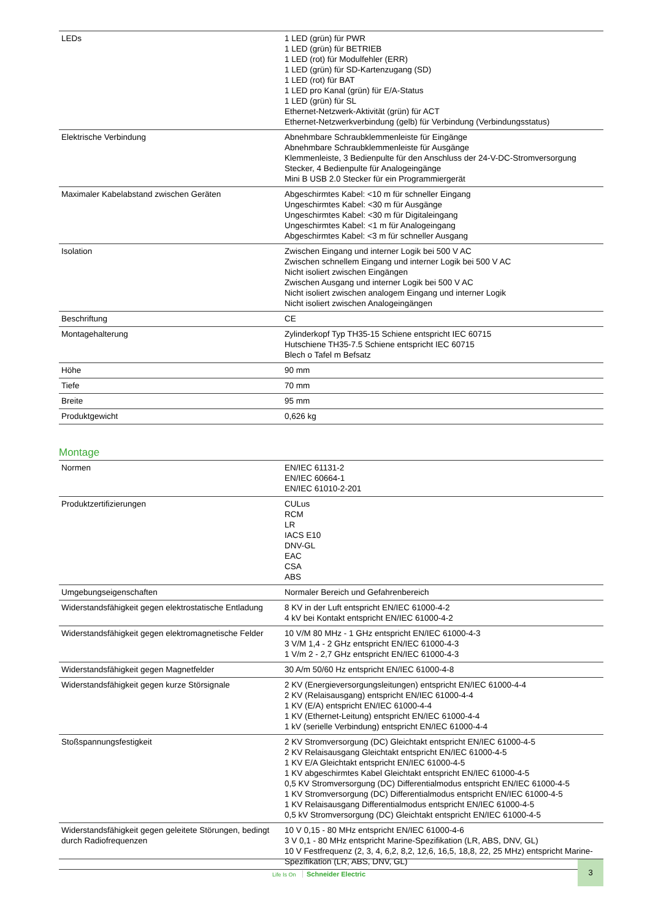| LEDs | 1 LED (grün) für PWR 1 LED (grün) für BETRIEB 1 LED (rot) für Modulfehler (ERR) 1 LED (grün) für SD-Kartenzugang (SD) 1 LED (rot) für BAT 1 LED pro Kanal (grün) für E/A-Status 1 LED (grün) für SL Ethernet-Netzwerk-Aktivität (grün) für ACT Ethernet-Netzwerkverbindung (gelb) für Verbindung (Verbindungsstatus) |
| Elektrische Verbindung | Abnehmbare Schraubklemmenleiste für Eingänge Abnehmbare Schraubklemmenleiste für Ausgänge Klemmenleiste, 3 Bedienpulte für den Anschluss der 24-V-DC-Stromversorgung Stecker, 4 Bedienpulte für Analogeingänge Mini B USB 2.0 Stecker für ein Programmiergerät |
| Maximaler Kabelabstand zwischen Geräten | Abgeschirmtes Kabel: <10 m für schneller Eingang Ungeschirmtes Kabel: <30 m für Ausgänge Ungeschirmtes Kabel: <30 m für Digitaleingang Ungeschirmtes Kabel: <1 m für Analogeingang Abgeschirmtes Kabel: <3 m für schneller Ausgang |
| Isolation | Zwischen Eingang und interner Logik bei 500 V AC Zwischen schnellem Eingang und interner Logik bei 500 V AC Nicht isoliert zwischen Eingängen Zwischen Ausgang und interner Logik bei 500 V AC Nicht isoliert zwischen analogem Eingang und interner Logik Nicht isoliert zwischen Analogeingängen |
| Beschriftung | CE |
| Montagehalterung | Zylinderkopf Typ TH35-15 Schiene entspricht IEC 60715 Hutschiene TH35-7.5 Schiene entspricht IEC 60715 Blech o Tafel m Befsatz |
| Höhe | 90 mm |
| Tiefe | 70 mm |
| Breite | 95 mm |
| Produktgewicht | 0,626 kg |
Montage
| Normen | EN/IEC 61131-2 EN/IEC 60664-1 EN/IEC 61010-2-201 |
| Produktzertifizierungen | CULus RCM LR IACS E10 DNV-GL EAC CSA ABS |
| Umgebungseigenschaften | Normaler Bereich und Gefahrenbereich |
| Widerstandsfähigkeit gegen elektrostatische Entladung | 8 KV in der Luft entspricht EN/IEC 61000-4-2 4 kV bei Kontakt entspricht EN/IEC 61000-4-2 |
| Widerstandsfähigkeit gegen elektromagnetische Felder | 10 V/M 80 MHz - 1 GHz entspricht EN/IEC 61000-4-3 3 V/M 1,4 - 2 GHz entspricht EN/IEC 61000-4-3 1 V/m 2 - 2,7 GHz entspricht EN/IEC 61000-4-3 |
| Widerstandsfähigkeit gegen Magnetfelder | 30 A/m 50/60 Hz entspricht EN/IEC 61000-4-8 |
| Widerstandsfähigkeit gegen kurze Störsignale | 2 KV (Energieversorgungsleitungen) entspricht EN/IEC 61000-4-4 2 KV (Relaisausgang) entspricht EN/IEC 61000-4-4 1 KV (E/A) entspricht EN/IEC 61000-4-4 1 KV (Ethernet-Leitung) entspricht EN/IEC 61000-4-4 1 kV (serielle Verbindung) entspricht EN/IEC 61000-4-4 |
| Stoßspannungsfestigkeit | 2 KV Stromversorgung (DC) Gleichtakt entspricht EN/IEC 61000-4-5 2 KV Relaisausgang Gleichtakt entspricht EN/IEC 61000-4-5 1 KV E/A Gleichtakt entspricht EN/IEC 61000-4-5 1 KV abgeschirmtes Kabel Gleichtakt entspricht EN/IEC 61000-4-5 0,5 KV Stromversorgung (DC) Differentialmodus entspricht EN/IEC 61000-4-5 1 KV Stromversorgung (DC) Differentialmodus entspricht EN/IEC 61000-4-5 1 KV Relaisausgang Differentialmodus entspricht EN/IEC 61000-4-5 0,5 kV Stromversorgung (DC) Gleichtakt entspricht EN/IEC 61000-4-5 |
| Widerstandsfähigkeit gegen geleitete Störungen, bedingt durch Radiofrequenzen | 10 V 0,15 - 80 MHz entspricht EN/IEC 61000-4-6 3 V 0,1 - 80 MHz entspricht Marine-Spezifikation (LR, ABS, DNV, GL) 10 V Festfrequenz (2, 3, 4, 6,2, 8,2, 12,6, 16,5, 18,8, 22, 25 MHz) entspricht Marine-Spezifikation (LR, ABS, DNV, GL) |
Life Is On Schneider Electric
3